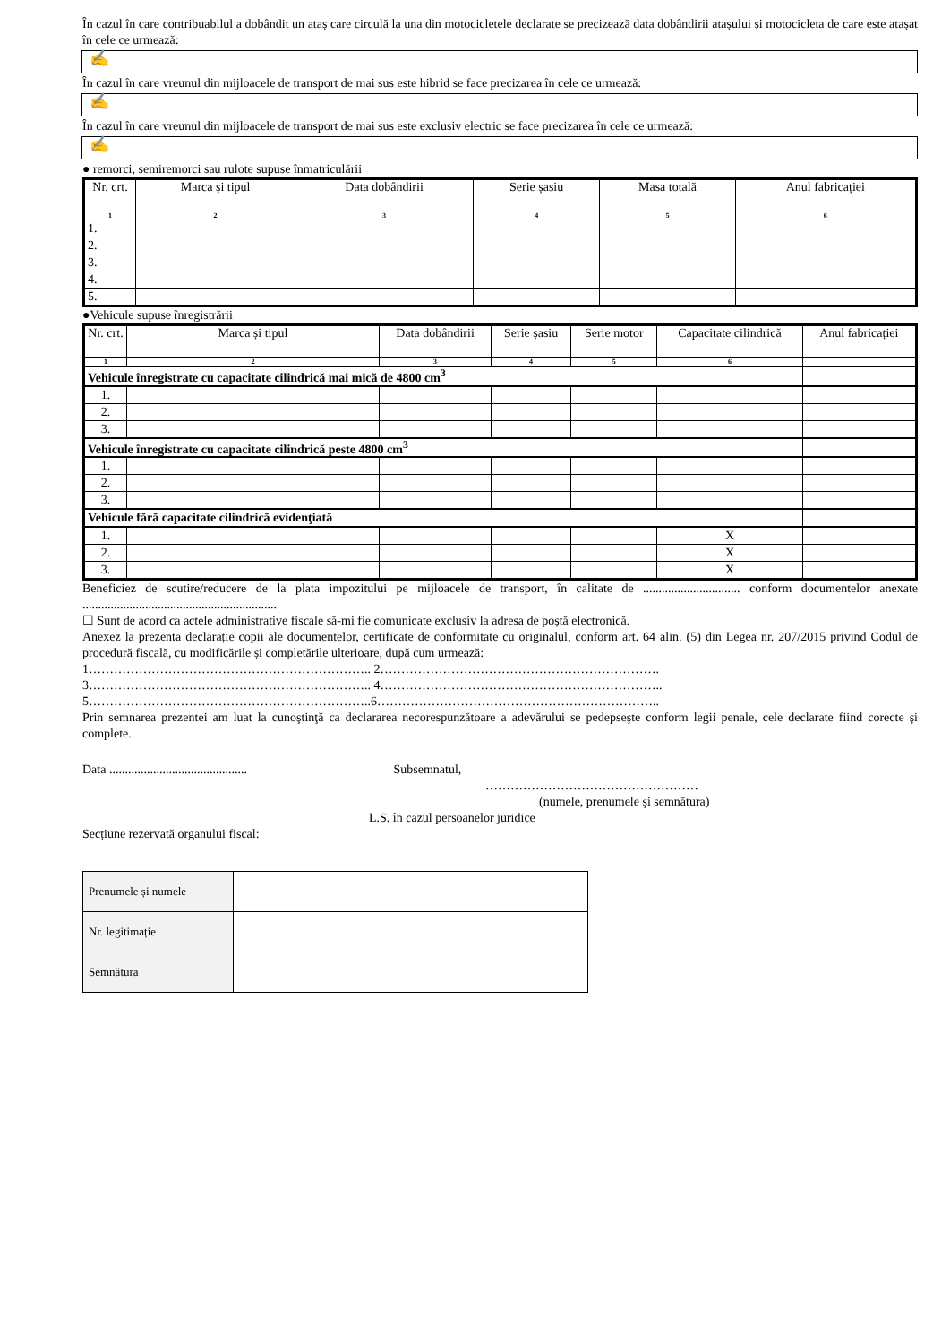În cazul în care contribuabilul a dobândit un ataș care circulă la una din motocicletele declarate se precizează data dobândirii atașului și motocicleta de care este atașat în cele ce urmează:
✍
În cazul în care vreunul din mijloacele de transport de mai sus este hibrid se face precizarea în cele ce urmează:
✍
În cazul în care vreunul din mijloacele de transport de mai sus este exclusiv electric se face precizarea în cele ce urmează:
✍
● remorci, semiremorci sau rulote supuse înmatriculării
| Nr. crt. | Marca și tipul | Data dobândirii | Serie șasiu | Masa totală | Anul fabricației |
| --- | --- | --- | --- | --- | --- |
| 1 | 2 | 3 | 4 | 5 | 6 |
| 1. | | | | | |
| 2. | | | | | |
| 3. | | | | | |
| 4. | | | | | |
| 5. | | | | | |
●Vehicule supuse înregistrării
| Nr. crt. | Marca și tipul | Data dobândirii | Serie șasiu | Serie motor | Capacitate cilindrică | Anul fabricației |
| --- | --- | --- | --- | --- | --- | --- |
| 1 | 2 | 3 | 4 | 5 | 6 | |
| Vehicule înregistrate cu capacitate cilindrică mai mică de 4800 cm<sup>3</sup> | | | | | | |
| 1. | | | | | | |
| 2. | | | | | | |
| 3. | | | | | | |
| Vehicule înregistrate cu capacitate cilindrică peste 4800 cm<sup>3</sup> | | | | | | |
| 1. | | | | | | |
| 2. | | | | | | |
| 3. | | | | | | |
| Vehicule fără capacitate cilindrică evidenţiată | | | | | | |
| 1. | | | | | X | |
| 2. | | | | | X | |
| 3. | | | | | X | |
Beneficiez de scutire/reducere de la plata impozitului pe mijloacele de transport, în calitate de ............................... conform documentelor anexate ..............................................................
☐ Sunt de acord ca actele administrative fiscale să-mi fie comunicate exclusiv la adresa de poștă electronică.
Anexez la prezenta declarație copii ale documentelor, certificate de conformitate cu originalul, conform art. 64 alin. (5) din Legea nr. 207/2015 privind Codul de procedură fiscală, cu modificările și completările ulterioare, după cum urmează:
1………………………………………………………….. 2………………………………………………………….
3………………………………………………………….. 4…………………………………………………………..
5…………………………………………………………..6…………………………………………………………..
Prin semnarea prezentei am luat la cunoştinţă ca declararea necorespunzătoare a adevărului se pedepseşte conform legii penale, cele declarate fiind corecte şi complete.
Data ............................................ Subsemnatul,
……………………………………………
(numele, prenumele şi semnătura)
L.S. în cazul persoanelor juridice
Secțiune rezervată organului fiscal:
| Prenumele și numele | |
| Nr. legitimație | |
| Semnătura | |